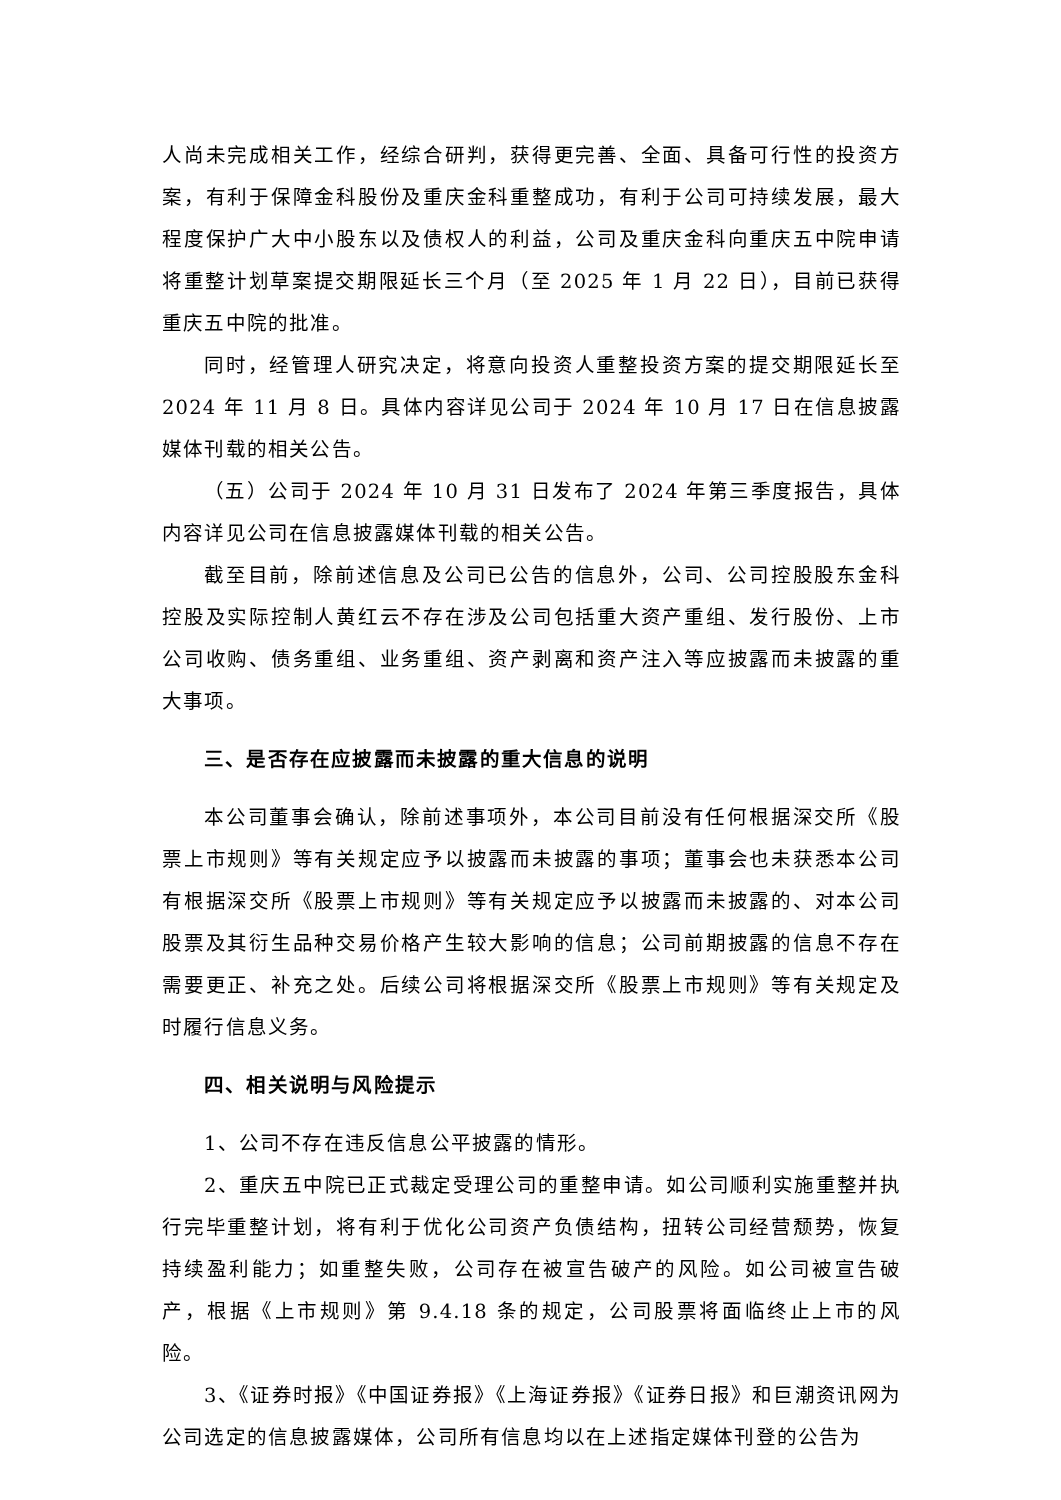人尚未完成相关工作，经综合研判，获得更完善、全面、具备可行性的投资方案，有利于保障金科股份及重庆金科重整成功，有利于公司可持续发展，最大程度保护广大中小股东以及债权人的利益，公司及重庆金科向重庆五中院申请将重整计划草案提交期限延长三个月（至 2025 年 1 月 22 日），目前已获得重庆五中院的批准。
同时，经管理人研究决定，将意向投资人重整投资方案的提交期限延长至 2024 年 11 月 8 日。具体内容详见公司于 2024 年 10 月 17 日在信息披露媒体刊载的相关公告。
（五）公司于 2024 年 10 月 31 日发布了 2024 年第三季度报告，具体内容详见公司在信息披露媒体刊载的相关公告。
截至目前，除前述信息及公司已公告的信息外，公司、公司控股股东金科控股及实际控制人黄红云不存在涉及公司包括重大资产重组、发行股份、上市公司收购、债务重组、业务重组、资产剥离和资产注入等应披露而未披露的重大事项。
三、是否存在应披露而未披露的重大信息的说明
本公司董事会确认，除前述事项外，本公司目前没有任何根据深交所《股票上市规则》等有关规定应予以披露而未披露的事项；董事会也未获悉本公司有根据深交所《股票上市规则》等有关规定应予以披露而未披露的、对本公司股票及其衍生品种交易价格产生较大影响的信息；公司前期披露的信息不存在需要更正、补充之处。后续公司将根据深交所《股票上市规则》等有关规定及时履行信息义务。
四、相关说明与风险提示
1、公司不存在违反信息公平披露的情形。
2、重庆五中院已正式裁定受理公司的重整申请。如公司顺利实施重整并执行完毕重整计划，将有利于优化公司资产负债结构，扭转公司经营颓势，恢复持续盈利能力；如重整失败，公司存在被宣告破产的风险。如公司被宣告破产，根据《上市规则》第 9.4.18 条的规定，公司股票将面临终止上市的风险。
3、《证券时报》《中国证券报》《上海证券报》《证券日报》和巨潮资讯网为公司选定的信息披露媒体，公司所有信息均以在上述指定媒体刊登的公告为